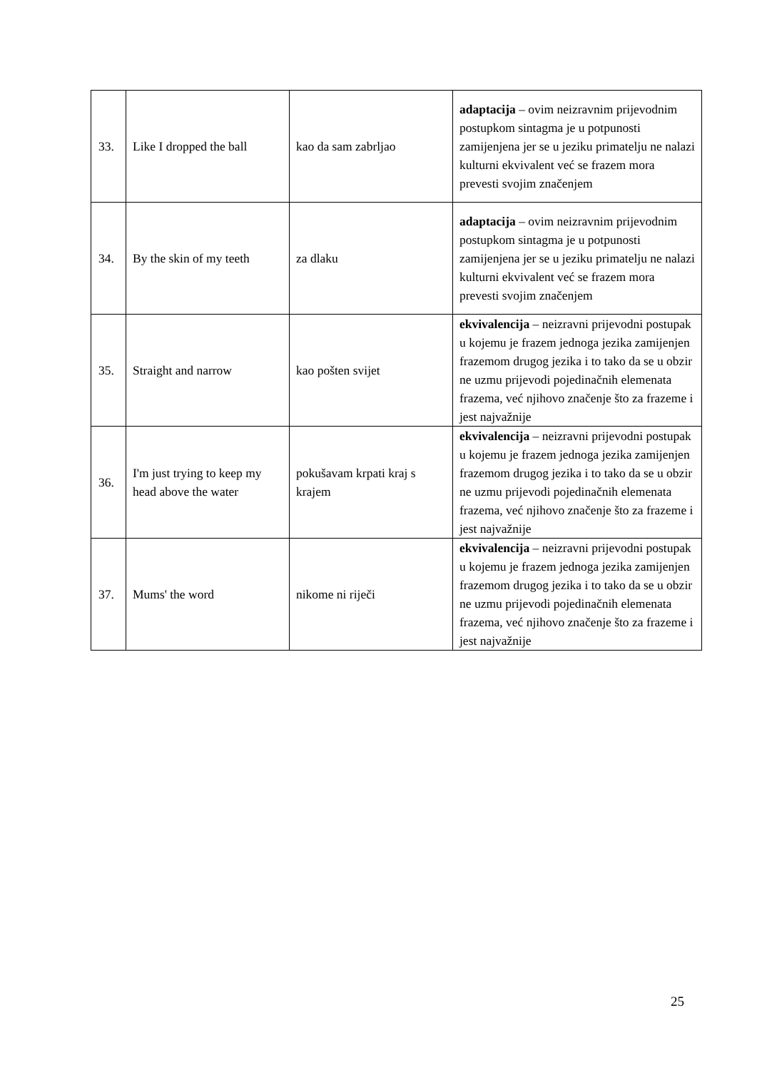| 33. | Like I dropped the ball | kao da sam zabrljao | adaptacija – ovim neizravnim prijevodnim postupkom sintagma je u potpunosti zamijenjena jer se u jeziku primatelju ne nalazi kulturni ekvivalent već se frazem mora prevesti svojim značenjem |
| 34. | By the skin of my teeth | za dlaku | adaptacija – ovim neizravnim prijevodnim postupkom sintagma je u potpunosti zamijenjena jer se u jeziku primatelju ne nalazi kulturni ekvivalent već se frazem mora prevesti svojim značenjem |
| 35. | Straight and narrow | kao pošten svijet | ekvivalencija – neizravni prijevodni postupak u kojemu je frazem jednoga jezika zamijenjen frazemom drugog jezika i to tako da se u obzir ne uzmu prijevodi pojedinačnih elemenata frazema, već njihovo značenje što za frazeme i jest najvažnije |
| 36. | I'm just trying to keep my head above the water | pokušavam krpati kraj s krajem | ekvivalencija – neizravni prijevodni postupak u kojemu je frazem jednoga jezika zamijenjen frazemom drugog jezika i to tako da se u obzir ne uzmu prijevodi pojedinačnih elemenata frazema, već njihovo značenje što za frazeme i jest najvažnije |
| 37. | Mums' the word | nikome ni riječi | ekvivalencija – neizravni prijevodni postupak u kojemu je frazem jednoga jezika zamijenjen frazemom drugog jezika i to tako da se u obzir ne uzmu prijevodi pojedinačnih elemenata frazema, već njihovo značenje što za frazeme i jest najvažnije |
25